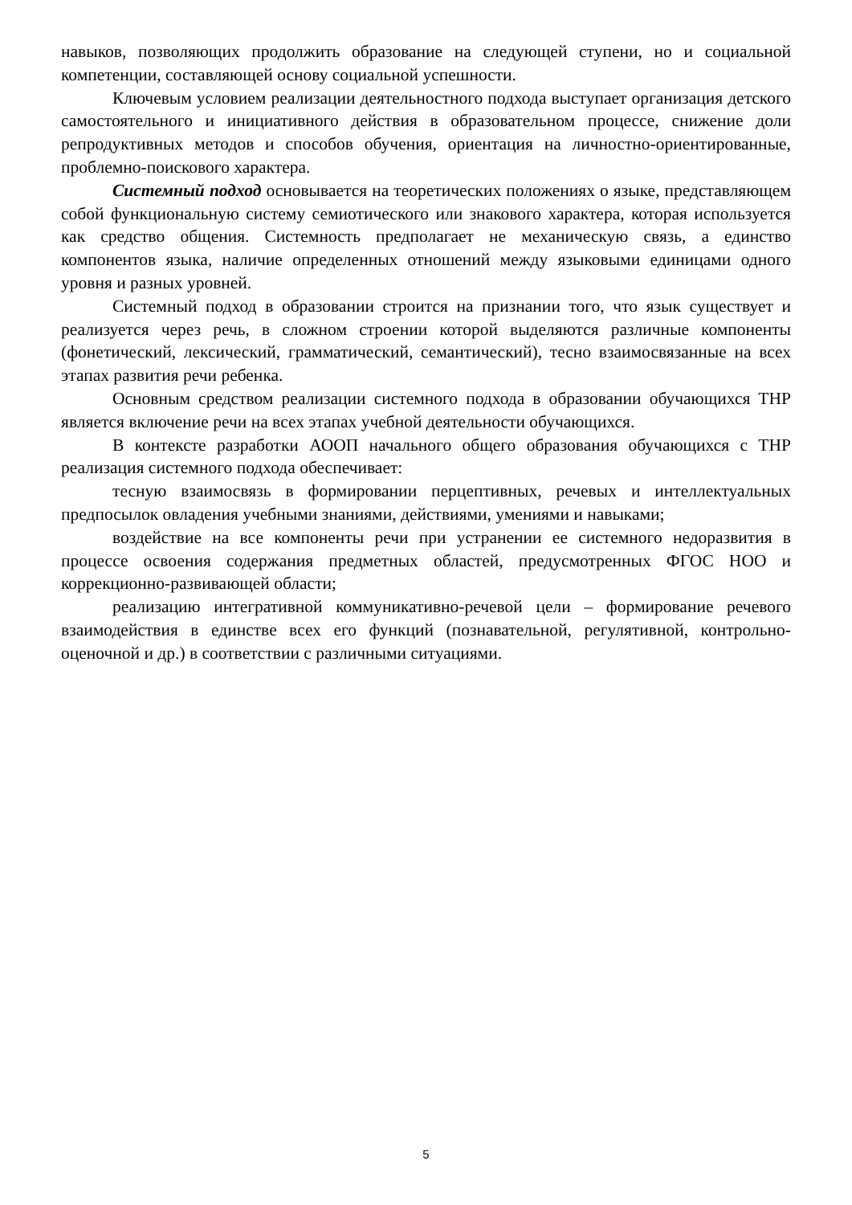навыков, позволяющих продолжить образование на следующей ступени, но и социальной компетенции, составляющей основу социальной успешности.
Ключевым условием реализации деятельностного подхода выступает организация детского самостоятельного и инициативного действия в образовательном процессе, снижение доли репродуктивных методов и способов обучения, ориентация на личностно-ориентированные, проблемно-поискового характера.
Системный подход основывается на теоретических положениях о языке, представляющем собой функциональную систему семиотического или знакового характера, которая используется как средство общения. Системность предполагает не механическую связь, а единство компонентов языка, наличие определенных отношений между языковыми единицами одного уровня и разных уровней.
Системный подход в образовании строится на признании того, что язык существует и реализуется через речь, в сложном строении которой выделяются различные компоненты (фонетический, лексический, грамматический, семантический), тесно взаимосвязанные на всех этапах развития речи ребенка.
Основным средством реализации системного подхода в образовании обучающихся ТНР является включение речи на всех этапах учебной деятельности обучающихся.
В контексте разработки АООП начального общего образования обучающихся с ТНР реализация системного подхода обеспечивает:
тесную взаимосвязь в формировании перцептивных, речевых и интеллектуальных предпосылок овладения учебными знаниями, действиями, умениями и навыками;
воздействие на все компоненты речи при устранении ее системного недоразвития в процессе освоения содержания предметных областей, предусмотренных ФГОС НОО и коррекционно-развивающей области;
реализацию интегративной коммуникативно-речевой цели – формирование речевого взаимодействия в единстве всех его функций (познавательной, регулятивной, контрольно-оценочной и др.) в соответствии с различными ситуациями.
5